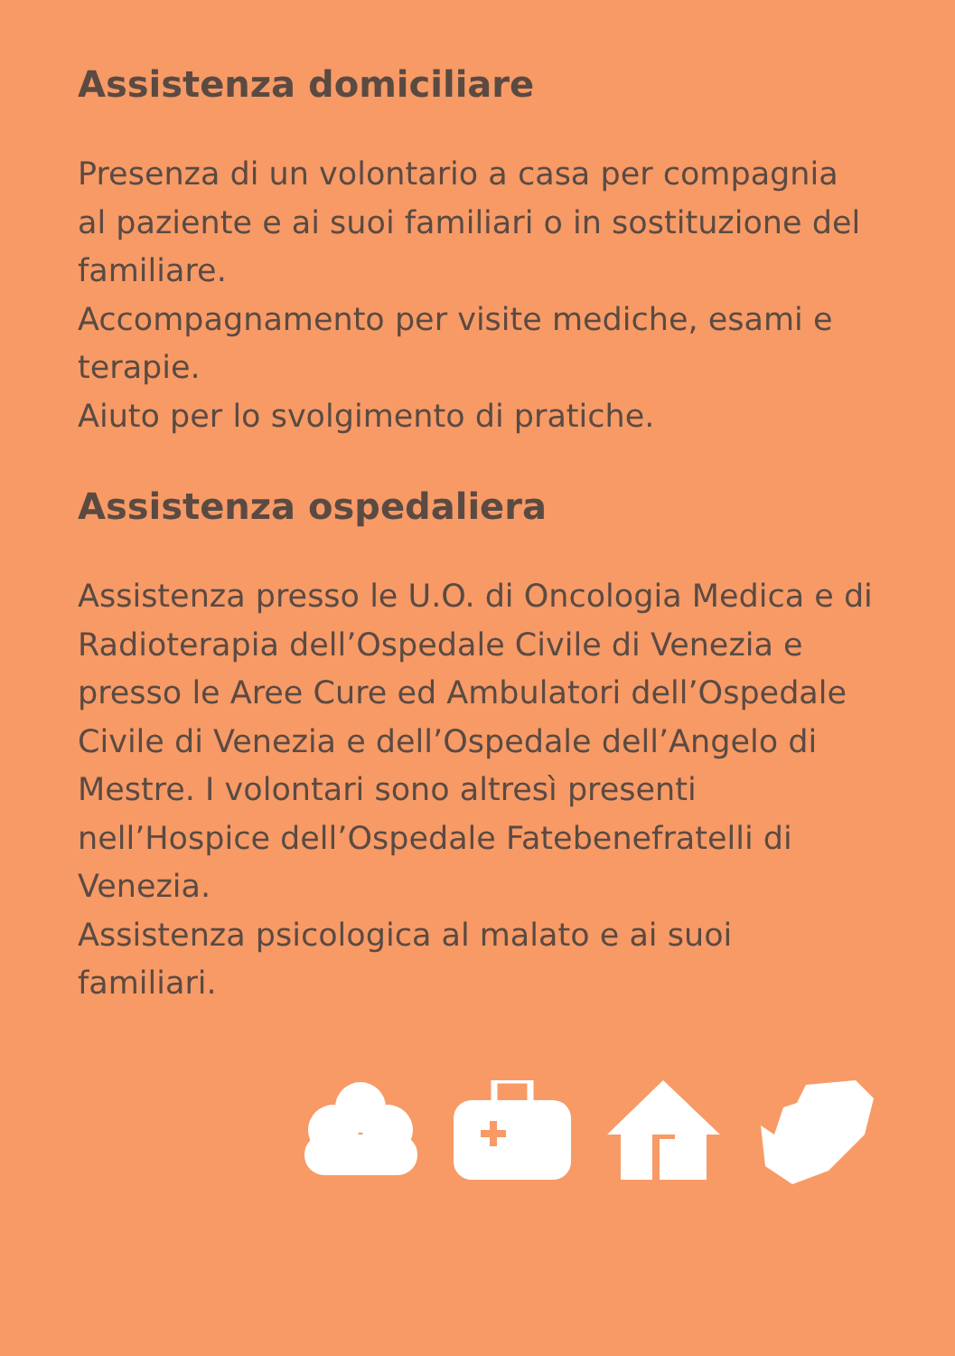Assistenza domiciliare
Presenza di un volontario a casa per compagnia al paziente e ai suoi familiari o in sostituzione del familiare.
Accompagnamento per visite mediche, esami e terapie.
Aiuto per lo svolgimento di pratiche.
Assistenza ospedaliera
Assistenza presso le U.O. di Oncologia Medica e di Radioterapia dell’Ospedale Civile di Venezia e presso le Aree Cure ed Ambulatori dell’Ospedale Civile di Venezia e dell’Ospedale dell’Angelo di Mestre. I volontari sono altresì presenti nell’Hospice dell’Ospedale Fatebenefratelli di Venezia.
Assistenza psicologica al malato e ai suoi familiari.